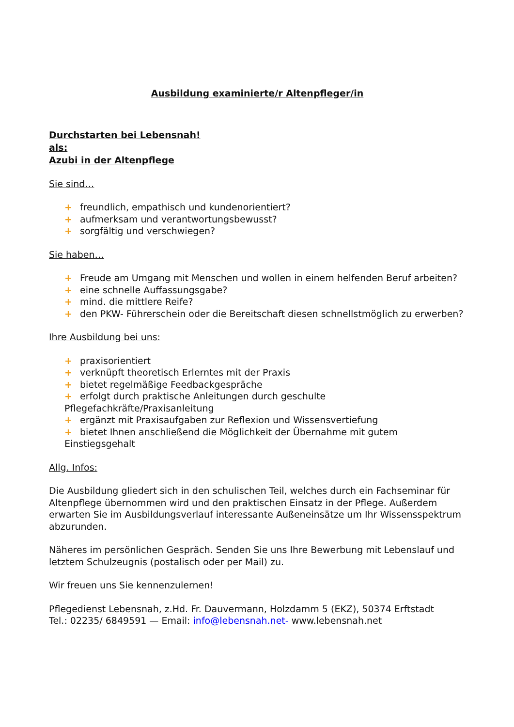Ausbildung examinierte/r Altenpfleger/in
Durchstarten bei Lebensnah!
als:
Azubi in der Altenpflege
Sie sind…
+ freundlich, empathisch und kundenorientiert?
+ aufmerksam und verantwortungsbewusst?
+ sorgfältig und verschwiegen?
Sie haben…
+ Freude am Umgang mit Menschen und wollen in einem helfenden Beruf arbeiten?
+ eine schnelle Auffassungsgabe?
+ mind. die mittlere Reife?
+ den PKW- Führerschein oder die Bereitschaft diesen schnellstmöglich zu erwerben?
Ihre Ausbildung bei uns:
+ praxisorientiert
+ verknüpft theoretisch Erlerntes mit der Praxis
+ bietet regelmäßige Feedbackgespräche
+ erfolgt durch praktische Anleitungen durch geschulte Pflegefachkräfte/Praxisanleitung
+ ergänzt mit Praxisaufgaben zur Reflexion und Wissensvertiefung
+ bietet Ihnen anschließend die Möglichkeit der Übernahme mit gutem Einstiegsgehalt
Allg. Infos:
Die Ausbildung gliedert sich in den schulischen Teil, welches durch ein Fachseminar für Altenpflege übernommen wird und den praktischen Einsatz in der Pflege. Außerdem erwarten Sie im Ausbildungsverlauf interessante Außeneinsätze um Ihr Wissensspektrum abzurunden.
Näheres im persönlichen Gespräch. Senden Sie uns Ihre Bewerbung mit Lebenslauf und letztem Schulzeugnis (postalisch oder per Mail) zu.
Wir freuen uns Sie kennenzulernen!
Pflegedienst Lebensnah, z.Hd. Fr. Dauvermann, Holzdamm 5 (EKZ), 50374 Erftstadt
Tel.: 02235/ 6849591 — Email: info@lebensnah.net- www.lebensnah.net